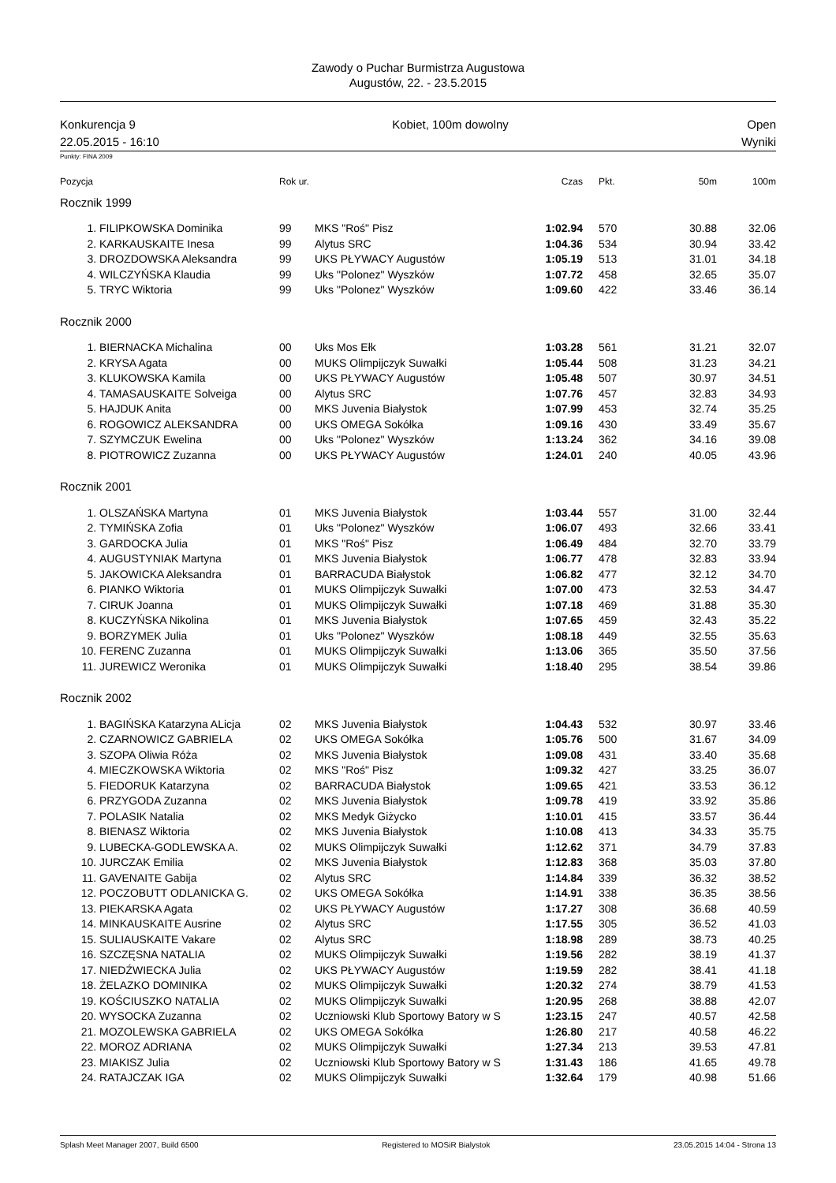Zawody o Puchar Burmistrza Augustowa
Augustów, 22. - 23.5.2015
Konkurencja 9
22.05.2015 - 16:10
Kobiet, 100m dowolny Open
Wyniki
Punkty: FINA 2009
| Pozycja | | Rok ur. | | Czas | Pkt. | 50m | 100m |
| --- | --- | --- | --- | --- | --- | --- | --- |
| Rocznik 1999 | | | | | | | |
| 1. | FILIPKOWSKA Dominika | 99 | MKS "Roś" Pisz | 1:02.94 | 570 | 30.88 | 32.06 |
| 2. | KARKAUSKAITE Inesa | 99 | Alytus SRC | 1:04.36 | 534 | 30.94 | 33.42 |
| 3. | DROZDOWSKA Aleksandra | 99 | UKS PŁYWACY Augustów | 1:05.19 | 513 | 31.01 | 34.18 |
| 4. | WILCZYŃSKA Klaudia | 99 | Uks "Polonez" Wyszków | 1:07.72 | 458 | 32.65 | 35.07 |
| 5. | TRYC Wiktoria | 99 | Uks "Polonez" Wyszków | 1:09.60 | 422 | 33.46 | 36.14 |
| Rocznik 2000 | | | | | | | |
| 1. | BIERNACKA Michalina | 00 | Uks Mos Ełk | 1:03.28 | 561 | 31.21 | 32.07 |
| 2. | KRYSA Agata | 00 | MUKS Olimpijczyk Suwałki | 1:05.44 | 508 | 31.23 | 34.21 |
| 3. | KLUKOWSKA Kamila | 00 | UKS PŁYWACY Augustów | 1:05.48 | 507 | 30.97 | 34.51 |
| 4. | TAMASAUSKAITE Solveiga | 00 | Alytus SRC | 1:07.76 | 457 | 32.83 | 34.93 |
| 5. | HAJDUK Anita | 00 | MKS Juvenia Białystok | 1:07.99 | 453 | 32.74 | 35.25 |
| 6. | ROGOWICZ ALEKSANDRA | 00 | UKS OMEGA Sokółka | 1:09.16 | 430 | 33.49 | 35.67 |
| 7. | SZYMCZUK Ewelina | 00 | Uks "Polonez" Wyszków | 1:13.24 | 362 | 34.16 | 39.08 |
| 8. | PIOTROWICZ Zuzanna | 00 | UKS PŁYWACY Augustów | 1:24.01 | 240 | 40.05 | 43.96 |
| Rocznik 2001 | | | | | | | |
| 1. | OLSZAŃSKA Martyna | 01 | MKS Juvenia Białystok | 1:03.44 | 557 | 31.00 | 32.44 |
| 2. | TYMIŃSKA Zofia | 01 | Uks "Polonez" Wyszków | 1:06.07 | 493 | 32.66 | 33.41 |
| 3. | GARDOCKA Julia | 01 | MKS "Roś" Pisz | 1:06.49 | 484 | 32.70 | 33.79 |
| 4. | AUGUSTYNIAK Martyna | 01 | MKS Juvenia Białystok | 1:06.77 | 478 | 32.83 | 33.94 |
| 5. | JAKOWICKA Aleksandra | 01 | BARRACUDA Białystok | 1:06.82 | 477 | 32.12 | 34.70 |
| 6. | PIANKO Wiktoria | 01 | MUKS Olimpijczyk Suwałki | 1:07.00 | 473 | 32.53 | 34.47 |
| 7. | CIRUK Joanna | 01 | MUKS Olimpijczyk Suwałki | 1:07.18 | 469 | 31.88 | 35.30 |
| 8. | KUCZYŃSKA Nikolina | 01 | MKS Juvenia Białystok | 1:07.65 | 459 | 32.43 | 35.22 |
| 9. | BORZYMEK Julia | 01 | Uks "Polonez" Wyszków | 1:08.18 | 449 | 32.55 | 35.63 |
| 10. | FERENC Zuzanna | 01 | MUKS Olimpijczyk Suwałki | 1:13.06 | 365 | 35.50 | 37.56 |
| 11. | JUREWICZ Weronika | 01 | MUKS Olimpijczyk Suwałki | 1:18.40 | 295 | 38.54 | 39.86 |
| Rocznik 2002 | | | | | | | |
| 1. | BAGIŃSKA Katarzyna ALicja | 02 | MKS Juvenia Białystok | 1:04.43 | 532 | 30.97 | 33.46 |
| 2. | CZARNOWICZ GABRIELA | 02 | UKS OMEGA Sokółka | 1:05.76 | 500 | 31.67 | 34.09 |
| 3. | SZOPA Oliwia Róża | 02 | MKS Juvenia Białystok | 1:09.08 | 431 | 33.40 | 35.68 |
| 4. | MIECZKOWSKA Wiktoria | 02 | MKS "Roś" Pisz | 1:09.32 | 427 | 33.25 | 36.07 |
| 5. | FIEDORUK Katarzyna | 02 | BARRACUDA Białystok | 1:09.65 | 421 | 33.53 | 36.12 |
| 6. | PRZYGODA Zuzanna | 02 | MKS Juvenia Białystok | 1:09.78 | 419 | 33.92 | 35.86 |
| 7. | POLASIK Natalia | 02 | MKS Medyk Giżycko | 1:10.01 | 415 | 33.57 | 36.44 |
| 8. | BIENASZ Wiktoria | 02 | MKS Juvenia Białystok | 1:10.08 | 413 | 34.33 | 35.75 |
| 9. | LUBECKA-GODLEWSKA A. | 02 | MUKS Olimpijczyk Suwałki | 1:12.62 | 371 | 34.79 | 37.83 |
| 10. | JURCZAK Emilia | 02 | MKS Juvenia Białystok | 1:12.83 | 368 | 35.03 | 37.80 |
| 11. | GAVENAITE Gabija | 02 | Alytus SRC | 1:14.84 | 339 | 36.32 | 38.52 |
| 12. | POCZOBUTT ODLANICKA G. | 02 | UKS OMEGA Sokółka | 1:14.91 | 338 | 36.35 | 38.56 |
| 13. | PIEKARSKA Agata | 02 | UKS PŁYWACY Augustów | 1:17.27 | 308 | 36.68 | 40.59 |
| 14. | MINKAUSKAITE Ausrine | 02 | Alytus SRC | 1:17.55 | 305 | 36.52 | 41.03 |
| 15. | SULIAUSKAITE Vakare | 02 | Alytus SRC | 1:18.98 | 289 | 38.73 | 40.25 |
| 16. | SZCZĘSNA NATALIA | 02 | MUKS Olimpijczyk Suwałki | 1:19.56 | 282 | 38.19 | 41.37 |
| 17. | NIEDŹWIECKA Julia | 02 | UKS PŁYWACY Augustów | 1:19.59 | 282 | 38.41 | 41.18 |
| 18. | ŻELAZKO DOMINIKA | 02 | MUKS Olimpijczyk Suwałki | 1:20.32 | 274 | 38.79 | 41.53 |
| 19. | KOŚCIUSZKO NATALIA | 02 | MUKS Olimpijczyk Suwałki | 1:20.95 | 268 | 38.88 | 42.07 |
| 20. | WYSOCKA Zuzanna | 02 | Uczniowski Klub Sportowy Batory w S | 1:23.15 | 247 | 40.57 | 42.58 |
| 21. | MOZOLEWSKA GABRIELA | 02 | UKS OMEGA Sokółka | 1:26.80 | 217 | 40.58 | 46.22 |
| 22. | MOROZ ADRIANA | 02 | MUKS Olimpijczyk Suwałki | 1:27.34 | 213 | 39.53 | 47.81 |
| 23. | MIAKISZ Julia | 02 | Uczniowski Klub Sportowy Batory w S | 1:31.43 | 186 | 41.65 | 49.78 |
| 24. | RATAJCZAK IGA | 02 | MUKS Olimpijczyk Suwałki | 1:32.64 | 179 | 40.98 | 51.66 |
Splash Meet Manager 2007, Build 6500 Registered to MOSiR Bialystok 23.05.2015 14:04 - Strona 13